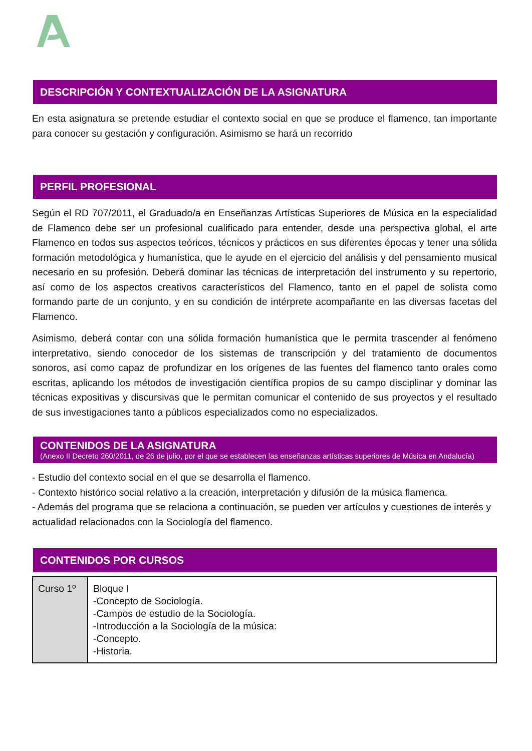DESCRIPCIÓN Y CONTEXTUALIZACIÓN DE LA ASIGNATURA
En esta asignatura se pretende estudiar el contexto social en que se produce el flamenco, tan importante para conocer su gestación y configuración. Asimismo se hará un recorrido
PERFIL PROFESIONAL
Según el RD 707/2011, el Graduado/a en Enseñanzas Artísticas Superiores de Música en la especialidad de Flamenco debe ser un profesional cualificado para entender, desde una perspectiva global, el arte Flamenco en todos sus aspectos teóricos, técnicos y prácticos en sus diferentes épocas y tener una sólida formación metodológica y humanística, que le ayude en el ejercicio del análisis y del pensamiento musical necesario en su profesión. Deberá dominar las técnicas de interpretación del instrumento y su repertorio, así como de los aspectos creativos característicos del Flamenco, tanto en el papel de solista como formando parte de un conjunto, y en su condición de intérprete acompañante en las diversas facetas del Flamenco.
Asimismo, deberá contar con una sólida formación humanística que le permita trascender al fenómeno interpretativo, siendo conocedor de los sistemas de transcripción y del tratamiento de documentos sonoros, así como capaz de profundizar en los orígenes de las fuentes del flamenco tanto orales como escritas, aplicando los métodos de investigación científica propios de su campo disciplinar y dominar las técnicas expositivas y discursivas que le permitan comunicar el contenido de sus proyectos y el resultado de sus investigaciones tanto a públicos especializados como no especializados.
CONTENIDOS DE LA ASIGNATURA
(Anexo II Decreto 260/2011, de 26 de julio, por el que se establecen las enseñanzas artísticas superiores de Música en Andalucía)
- Estudio del contexto social en el que se desarrolla el flamenco.
- Contexto histórico social relativo a la creación, interpretación y difusión de la música flamenca.
- Además del programa que se relaciona a continuación, se pueden ver artículos y cuestiones de interés y actualidad relacionados con la Sociología del flamenco.
CONTENIDOS POR CURSOS
| Curso 1º | Bloque I -Concepto de Sociología. -Campos de estudio de la Sociología. -Introducción a la Sociología de la música: -Concepto. -Historia. |